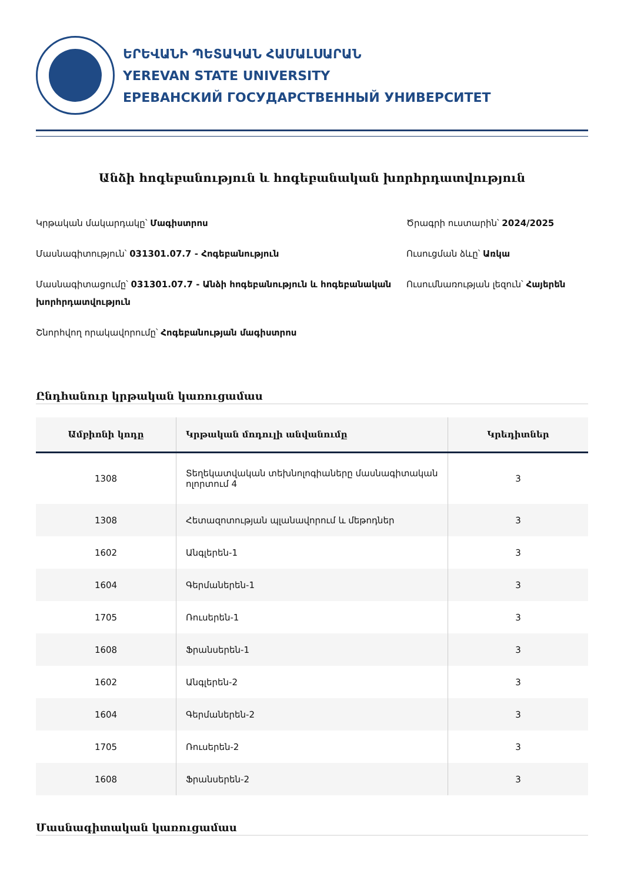ԵՐԵՎԱՆԻ ՊԵՏԱԿԱՆ ՀԱՄԱԼՍԱՐԱՆ
YEREVAN STATE UNIVERSITY
ЕРЕВАНСКИЙ ГОСУДАРСТВЕННЫЙ УНИВЕРСИТЕТ
Անձի հոգեբանություն և հոգեբանական խորհրդատվություն
Կրթական մակարդակը՝ Մագիստրոս
Մասնագիտություն՝ 031301.07.7 - Հոգեբանություն
Մասնագիտացումը՝ 031301.07.7 - Անձի հոգեբանություն և հոգեբանական խորհրդատվություն
Շնորհվող որակավորումը՝ Հոգեբանության մագիստրոս
Ծրագրի ուստարին՝ 2024/2025
Ուսուցման ձևը՝ Առկա
Ուսումնառության լեզուն՝ Հայերեն
Ընդհանուր կրթական կառուցամաս
| Ամբիոնի կոդը | Կրթական մոդուլի անվանումը | Կրեդիտներ |
| --- | --- | --- |
| 1308 | Տեղեկատվական տեխնոլոգիաները մասնագիտական ոլորտում 4 | 3 |
| 1308 | Հետազոտության պլանավորում և մեթոդներ | 3 |
| 1602 | Անգլերեն-1 | 3 |
| 1604 | Գերմաներեն-1 | 3 |
| 1705 | Ռուսերեն-1 | 3 |
| 1608 | Ֆրանսերեն-1 | 3 |
| 1602 | Անգլերեն-2 | 3 |
| 1604 | Գերմաներեն-2 | 3 |
| 1705 | Ռուսերեն-2 | 3 |
| 1608 | Ֆրանսերեն-2 | 3 |
Մասնագիտական կառուցամաս